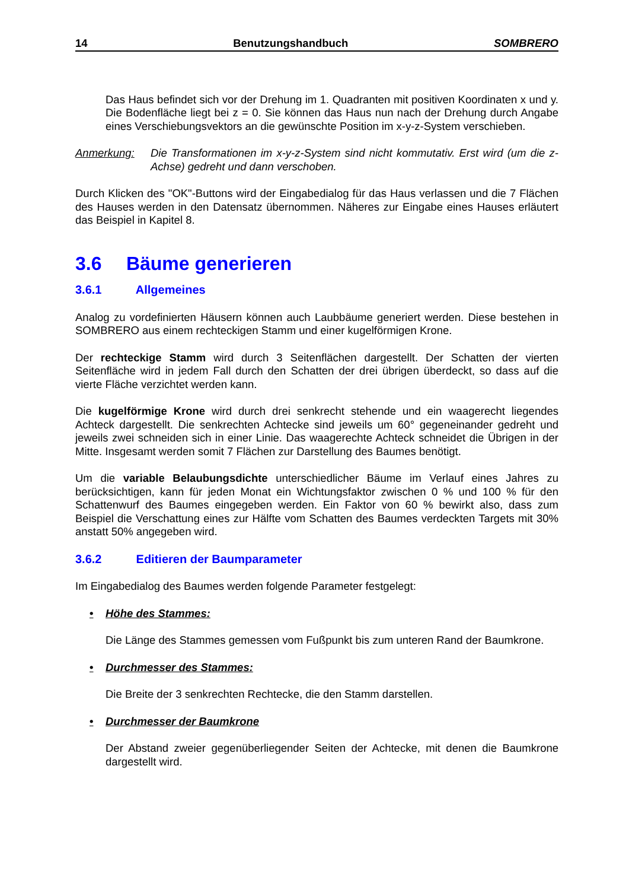14 Benutzungshandbuch SOMBRERO
Das Haus befindet sich vor der Drehung im 1. Quadranten mit positiven Koordinaten x und y. Die Bodenfläche liegt bei z = 0. Sie können das Haus nun nach der Drehung durch Angabe eines Verschiebungsvektors an die gewünschte Position im x-y-z-System verschieben.
Anmerkung: Die Transformationen im x-y-z-System sind nicht kommutativ. Erst wird (um die z-Achse) gedreht und dann verschoben.
Durch Klicken des "OK"-Buttons wird der Eingabedialog für das Haus verlassen und die 7 Flächen des Hauses werden in den Datensatz übernommen. Näheres zur Eingabe eines Hauses erläutert das Beispiel in Kapitel 8.
3.6 Bäume generieren
3.6.1 Allgemeines
Analog zu vordefinierten Häusern können auch Laubbäume generiert werden. Diese bestehen in SOMBRERO aus einem rechteckigen Stamm und einer kugelförmigen Krone.
Der rechteckige Stamm wird durch 3 Seitenflächen dargestellt. Der Schatten der vierten Seitenfläche wird in jedem Fall durch den Schatten der drei übrigen überdeckt, so dass auf die vierte Fläche verzichtet werden kann.
Die kugelförmige Krone wird durch drei senkrecht stehende und ein waagerecht liegendes Achteck dargestellt. Die senkrechten Achtecke sind jeweils um 60° gegeneinander gedreht und jeweils zwei schneiden sich in einer Linie. Das waagerechte Achteck schneidet die Übrigen in der Mitte. Insgesamt werden somit 7 Flächen zur Darstellung des Baumes benötigt.
Um die variable Belaubungsdichte unterschiedlicher Bäume im Verlauf eines Jahres zu berücksichtigen, kann für jeden Monat ein Wichtungsfaktor zwischen 0 % und 100 % für den Schattenwurf des Baumes eingegeben werden. Ein Faktor von 60 % bewirkt also, dass zum Beispiel die Verschattung eines zur Hälfte vom Schatten des Baumes verdeckten Targets mit 30% anstatt 50% angegeben wird.
3.6.2 Editieren der Baumparameter
Im Eingabedialog des Baumes werden folgende Parameter festgelegt:
• Höhe des Stammes:
Die Länge des Stammes gemessen vom Fußpunkt bis zum unteren Rand der Baumkrone.
• Durchmesser des Stammes:
Die Breite der 3 senkrechten Rechtecke, die den Stamm darstellen.
• Durchmesser der Baumkrone
Der Abstand zweier gegenüberliegender Seiten der Achtecke, mit denen die Baumkrone dargestellt wird.